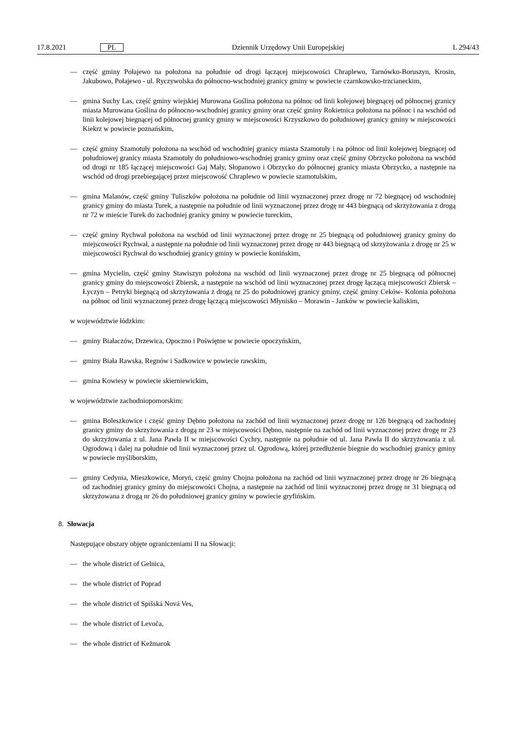17.8.2021 PL Dziennik Urzędowy Unii Europejskiej L 294/43
— część gminy Połajewo na położona na południe od drogi łączącej miejscowości Chraplewo, Tarnówko-Boruszyn, Krosin, Jakubowo, Połajewo - ul. Ryczywolska do północno-wschodniej granicy gminy w powiecie czarnkowsko-trzcianeckim,
— gmina Suchy Las, część gminy wiejskiej Murowana Goślina położona na północ od linii kolejowej biegnącej od północnej granicy miasta Murowana Goślina do północno-wschodniej granicy gminy oraz część gminy Rokietnica położona na północ i na wschód od linii kolejowej biegnącej od północnej granicy gminy w miejscowości Krzyszkowo do południowej granicy gminy w miejscowości Kiekrz w powiecie poznańskim,
— część gminy Szamotuły położona na wschód od wschodniej granicy miasta Szamotuły i na północ od linii kolejowej biegnącej od południowej granicy miasta Szamotuły do południowo-wschodniej granicy gminy oraz część gminy Obrzycko położona na wschód od drogi nr 185 łączącej miejscowości Gaj Mały, Słopanowo i Obrzycko do północnej granicy miasta Obrzycko, a następnie na wschód od drogi przebiegającej przez miejscowość Chraplewo w powiecie szamotulskim,
— gmina Malanów, część gminy Tuliszków położona na południe od linii wyznaczonej przez drogę nr 72 biegnącej od wschodniej granicy gminy do miasta Turek, a następnie na południe od linii wyznaczonej przez drogę nr 443 biegnącą od skrzyżowania z drogą nr 72 w mieście Turek do zachodniej granicy gminy w powiecie tureckim,
— część gminy Rychwał położona na wschód od linii wyznaczonej przez drogę nr 25 biegnącą od południowej granicy gminy do miejscowości Rychwał, a następnie na południe od linii wyznaczonej przez drogę nr 443 biegnącą od skrzyżowania z drogę nr 25 w miejscowości Rychwał do wschodniej granicy gminy w powiecie konińskim,
— gmina Mycielin, część gminy Stawiszyn położona na wschód od linii wyznaczonej przez drogę nr 25 biegnącą od północnej granicy gminy do miejscowości Zbiersk, a następnie na wschód od linii wyznaczonej przez drogę łączącą miejscowości Zbiersk – Łyczyn – Petryki biegnącą od skrzyżowania z drogą nr 25 do południowej granicy gminy, część gminy Ceków- Kolonia położona na północ od linii wyznaczonej przez drogę łączącą miejscowości Młynisko – Morawin - Janków w powiecie kaliskim,
w województwie łódzkim:
— gminy Białaczów, Drzewica, Opoczno i Poświętne w powiecie opoczyńskim,
— gminy Biała Rawska, Regnów i Sadkowice w powiecie rawskim,
— gmina Kowiesy w powiecie skierniewickim,
w województwie zachodniopomorskim:
— gmina Boleszkowice i część gminy Dębno położona na zachód od linii wyznaczonej przez drogę nr 126 biegnącą od zachodniej granicy gminy do skrzyżowania z drogą nr 23 w miejscowości Dębno, następnie na zachód od linii wyznaczonej przez drogę nr 23 do skrzyżowania z ul. Jana Pawła II w miejscowości Cychry, następnie na południe od ul. Jana Pawła II do skrzyżowania z ul. Ogrodową i dalej na południe od linii wyznaczonej przez ul. Ogrodową, której przedłużenie biegnie do wschodniej granicy gminy w powiecie myśliborskim,
— gminy Cedynia, Mieszkowice, Moryń, część gminy Chojna położona na zachód od linii wyznaczonej przez drogę nr 26 biegnącą od zachodniej granicy gminy do miejscowości Chojna, a następnie na zachód od linii wyznaczonej przez drogę nr 31 biegnącą od skrzyżowana z drogą nr 26 do południowej granicy gminy w powiecie gryfińskim.
8. Słowacja
Następujące obszary objęte ograniczeniami II na Słowacji:
— the whole district of Gelnica,
— the whole district of Poprad
— the whole district of Spišská Nová Ves,
— the whole district of Levoča,
— the whole district of Kežmarok